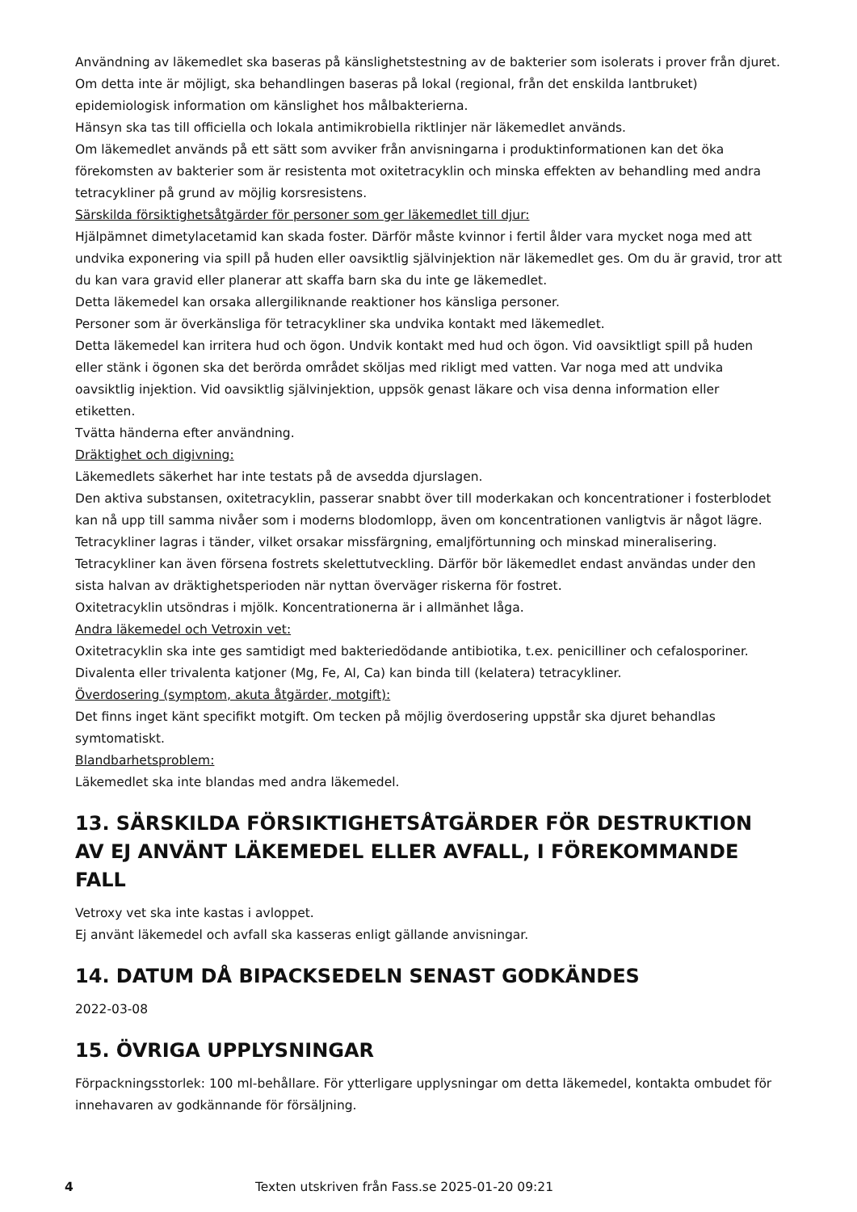Användning av läkemedlet ska baseras på känslighetstestning av de bakterier som isolerats i prover från djuret. Om detta inte är möjligt, ska behandlingen baseras på lokal (regional, från det enskilda lantbruket) epidemiologisk information om känslighet hos målbakterierna.
Hänsyn ska tas till officiella och lokala antimikrobiella riktlinjer när läkemedlet används.
Om läkemedlet används på ett sätt som avviker från anvisningarna i produktinformationen kan det öka förekomsten av bakterier som är resistenta mot oxitetracyklin och minska effekten av behandling med andra tetracykliner på grund av möjlig korsresistens.
Särskilda försiktighetsåtgärder för personer som ger läkemedlet till djur:
Hjälpämnet dimetylacetamid kan skada foster. Därför måste kvinnor i fertil ålder vara mycket noga med att undvika exponering via spill på huden eller oavsiktlig självinjektion när läkemedlet ges. Om du är gravid, tror att du kan vara gravid eller planerar att skaffa barn ska du inte ge läkemedlet.
Detta läkemedel kan orsaka allergiliknande reaktioner hos känsliga personer.
Personer som är överkänsliga för tetracykliner ska undvika kontakt med läkemedlet.
Detta läkemedel kan irritera hud och ögon. Undvik kontakt med hud och ögon. Vid oavsiktligt spill på huden eller stänk i ögonen ska det berörda området sköljas med rikligt med vatten. Var noga med att undvika oavsiktlig injektion. Vid oavsiktlig självinjektion, uppsök genast läkare och visa denna information eller etiketten.
Tvätta händerna efter användning.
Dräktighet och digivning:
Läkemedlets säkerhet har inte testats på de avsedda djurslagen.
Den aktiva substansen, oxitetracyklin, passerar snabbt över till moderkakan och koncentrationer i fosterblodet kan nå upp till samma nivåer som i moderns blodomlopp, även om koncentrationen vanligtvis är något lägre. Tetracykliner lagras i tänder, vilket orsakar missfärgning, emaljförtunning och minskad mineralisering. Tetracykliner kan även försena fostrets skelettutveckling. Därför bör läkemedlet endast användas under den sista halvan av dräktighetsperioden när nyttan överväger riskerna för fostret.
Oxitetracyklin utsöndras i mjölk. Koncentrationerna är i allmänhet låga.
Andra läkemedel och Vetroxin vet:
Oxitetracyklin ska inte ges samtidigt med bakteriedödande antibiotika, t.ex. penicilliner och cefalosporiner.
Divalenta eller trivalenta katjoner (Mg, Fe, Al, Ca) kan binda till (kelatera) tetracykliner.
Överdosering (symptom, akuta åtgärder, motgift):
Det finns inget känt specifikt motgift. Om tecken på möjlig överdosering uppstår ska djuret behandlas symtomatiskt.
Blandbarhetsproblem:
Läkemedlet ska inte blandas med andra läkemedel.
13. SÄRSKILDA FÖRSIKTIGHETSÅTGÄRDER FÖR DESTRUKTION AV EJ ANVÄNT LÄKEMEDEL ELLER AVFALL, I FÖREKOMMANDE FALL
Vetroxy vet ska inte kastas i avloppet.
Ej använt läkemedel och avfall ska kasseras enligt gällande anvisningar.
14. DATUM DÅ BIPACKSEDELN SENAST GODKÄNDES
2022-03-08
15. ÖVRIGA UPPLYSNINGAR
Förpackningsstorlek: 100 ml-behållare. För ytterligare upplysningar om detta läkemedel, kontakta ombudet för innehavaren av godkännande för försäljning.
4 Texten utskriven från Fass.se 2025-01-20 09:21